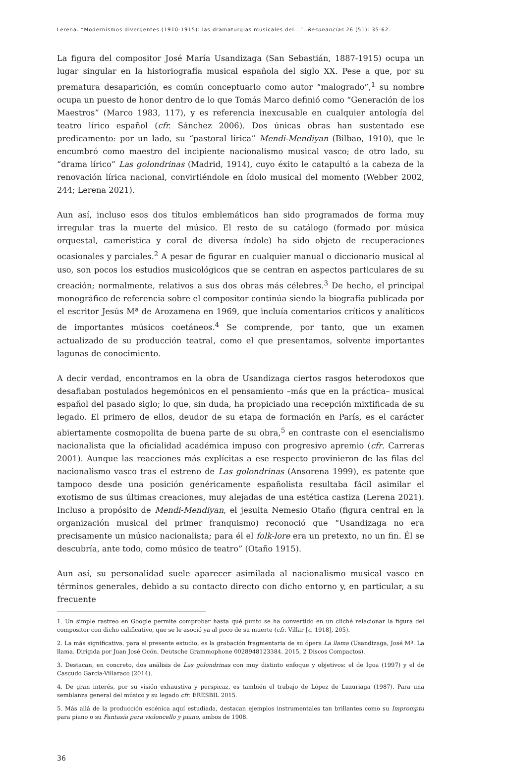Lerena. “Modernismos divergentes (1910-1915): las dramaturgias musicales del...”. Resonancias 26 (51): 35-62.
La figura del compositor José María Usandizaga (San Sebastián, 1887-1915) ocupa un lugar singular en la historiografía musical española del siglo XX. Pese a que, por su prematura desaparición, es común conceptuarlo como autor “malogrado”,<sup>1</sup> su nombre ocupa un puesto de honor dentro de lo que Tomás Marco definió como “Generación de los Maestros” (Marco 1983, 117), y es referencia inexcusable en cualquier antología del teatro lírico español (cfr. Sánchez 2006). Dos únicas obras han sustentado ese predicamento: por un lado, su “pastoral lírica” Mendi-Mendiyan (Bilbao, 1910), que le encumbró como maestro del incipiente nacionalismo musical vasco; de otro lado, su “drama lírico” Las golondrinas (Madrid, 1914), cuyo éxito le catapultó a la cabeza de la renovación lírica nacional, convirtiéndole en ídolo musical del momento (Webber 2002, 244; Lerena 2021).
Aun así, incluso esos dos títulos emblemáticos han sido programados de forma muy irregular tras la muerte del músico. El resto de su catálogo (formado por música orquestal, camerística y coral de diversa índole) ha sido objeto de recuperaciones ocasionales y parciales.<sup>2</sup> A pesar de figurar en cualquier manual o diccionario musical al uso, son pocos los estudios musicológicos que se centran en aspectos particulares de su creación; normalmente, relativos a sus dos obras más célebres.<sup>3</sup> De hecho, el principal monográfico de referencia sobre el compositor continúa siendo la biografía publicada por el escritor Jesús Mª de Arozamena en 1969, que incluía comentarios críticos y analíticos de importantes músicos coetáneos.<sup>4</sup> Se comprende, por tanto, que un examen actualizado de su producción teatral, como el que presentamos, solvente importantes lagunas de conocimiento.
A decir verdad, encontramos en la obra de Usandizaga ciertos rasgos heterodoxos que desafiaban postulados hegemónicos en el pensamiento –más que en la práctica– musical español del pasado siglo; lo que, sin duda, ha propiciado una recepción mixtificada de su legado. El primero de ellos, deudor de su etapa de formación en París, es el carácter abiertamente cosmopolita de buena parte de su obra,<sup>5</sup> en contraste con el esencialismo nacionalista que la oficialidad académica impuso con progresivo apremio (cfr. Carreras 2001). Aunque las reacciones más explícitas a ese respecto provinieron de las filas del nacionalismo vasco tras el estreno de Las golondrinas (Ansorena 1999), es patente que tampoco desde una posición genéricamente españolista resultaba fácil asimilar el exotismo de sus últimas creaciones, muy alejadas de una estética castiza (Lerena 2021). Incluso a propósito de Mendi-Mendiyan, el jesuita Nemesio Otaño (figura central en la organización musical del primer franquismo) reconoció que “Usandizaga no era precisamente un músico nacionalista; para él el folk-lore era un pretexto, no un fin. Él se descubría, ante todo, como músico de teatro” (Otaño 1915).
Aun así, su personalidad suele aparecer asimilada al nacionalismo musical vasco en términos generales, debido a su contacto directo con dicho entorno y, en particular, a su frecuente
1. Un simple rastreo en Google permite comprobar hasta qué punto se ha convertido en un cliché relacionar la figura del compositor con dicho calificativo, que se le asoció ya al poco de su muerte (cfr. Villar [c. 1918], 205).
2. La más significativa, para el presente estudio, es la grabación fragmentaria de su ópera La llama (Usandizaga, José Mª. La llama. Dirigida por Juan José Ocón. Deutsche Grammophone 0028948123384. 2015, 2 Discos Compactos).
3. Destacan, en concreto, dos análisis de Las golondrinas con muy distinto enfoque y objetivos: el de Igoa (1997) y el de Cascudo García-Villaraco (2014).
4. De gran interés, por su visión exhaustiva y perspicaz, es también el trabajo de López de Luzuriaga (1987). Para una semblanza general del músico y su legado cfr. ERESBIL 2015.
5. Más allá de la producción escénica aquí estudiada, destacan ejemplos instrumentales tan brillantes como su Impromptu para piano o su Fantasía para violoncello y piano, ambos de 1908.
36